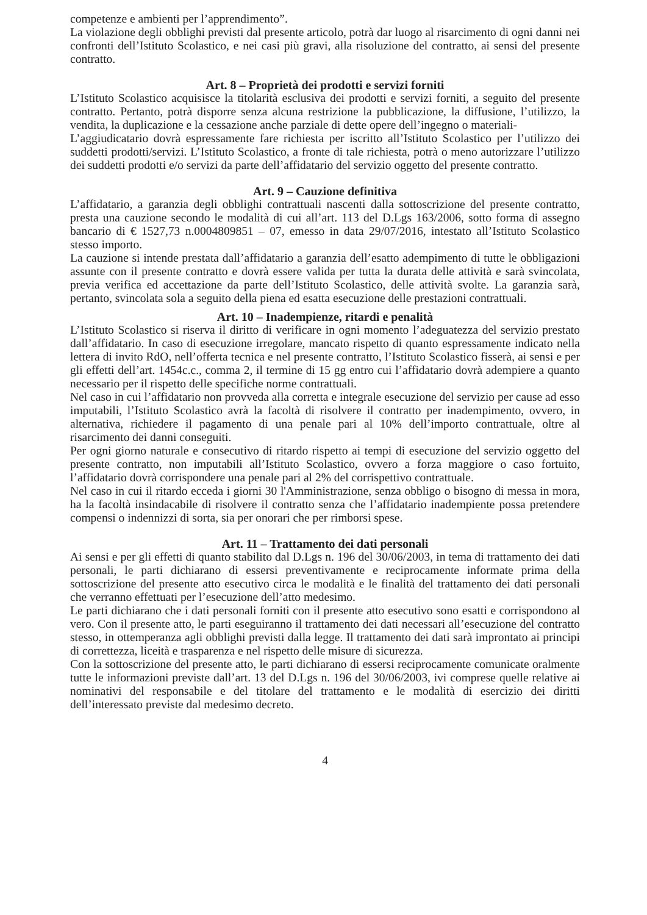competenze e ambienti per l’apprendimento”.
La violazione degli obblighi previsti dal presente articolo, potrà dar luogo al risarcimento di ogni danni nei confronti dell’Istituto Scolastico, e nei casi più gravi, alla risoluzione del contratto, ai sensi del presente contratto.
Art. 8 – Proprietà dei prodotti e servizi forniti
L’Istituto Scolastico acquisisce la titolarità esclusiva dei prodotti e servizi forniti, a seguito del presente contratto. Pertanto, potrà disporre senza alcuna restrizione la pubblicazione, la diffusione, l’utilizzo, la vendita, la duplicazione e la cessazione anche parziale di dette opere dell’ingegno o materiali-
L’aggiudicatario dovrà espressamente fare richiesta per iscritto all’Istituto Scolastico per l’utilizzo dei suddetti prodotti/servizi. L’Istituto Scolastico, a fronte di tale richiesta, potrà o meno autorizzare l’utilizzo dei suddetti prodotti e/o servizi da parte dell’affidatario del servizio oggetto del presente contratto.
Art. 9 – Cauzione definitiva
L’affidatario, a garanzia degli obblighi contrattuali nascenti dalla sottoscrizione del presente contratto, presta una cauzione secondo le modalità di cui all’art. 113 del D.Lgs 163/2006, sotto forma di assegno bancario di € 1527,73 n.0004809851 – 07, emesso in data 29/07/2016, intestato all’Istituto Scolastico stesso importo.
La cauzione si intende prestata dall’affidatario a garanzia dell’esatto adempimento di tutte le obbligazioni assunte con il presente contratto e dovrà essere valida per tutta la durata delle attività e sarà svincolata, previa verifica ed accettazione da parte dell’Istituto Scolastico, delle attività svolte. La garanzia sarà, pertanto, svincolata sola a seguito della piena ed esatta esecuzione delle prestazioni contrattuali.
Art. 10 – Inadempienze, ritardi e penalità
L’Istituto Scolastico si riserva il diritto di verificare in ogni momento l’adeguatezza del servizio prestato dall’affidatario. In caso di esecuzione irregolare, mancato rispetto di quanto espressamente indicato nella lettera di invito RdO, nell’offerta tecnica e nel presente contratto, l’Istituto Scolastico fisserà, ai sensi e per gli effetti dell’art. 1454c.c., comma 2, il termine di 15 gg entro cui l’affidatario dovrà adempiere a quanto necessario per il rispetto delle specifiche norme contrattuali.
Nel caso in cui l’affidatario non provveda alla corretta e integrale esecuzione del servizio per cause ad esso imputabili, l’Istituto Scolastico avrà la facoltà di risolvere il contratto per inadempimento, ovvero, in alternativa, richiedere il pagamento di una penale pari al 10% dell’importo contrattuale, oltre al risarcimento dei danni conseguiti.
Per ogni giorno naturale e consecutivo di ritardo rispetto ai tempi di esecuzione del servizio oggetto del presente contratto, non imputabili all’Istituto Scolastico, ovvero a forza maggiore o caso fortuito, l’affidatario dovrà corrispondere una penale pari al 2% del corrispettivo contrattuale.
Nel caso in cui il ritardo ecceda i giorni 30 l'Amministrazione, senza obbligo o bisogno di messa in mora, ha la facoltà insindacabile di risolvere il contratto senza che l’affidatario inadempiente possa pretendere compensi o indennizzi di sorta, sia per onorari che per rimborsi spese.
Art. 11 – Trattamento dei dati personali
Ai sensi e per gli effetti di quanto stabilito dal D.Lgs n. 196 del 30/06/2003, in tema di trattamento dei dati personali, le parti dichiarano di essersi preventivamente e reciprocamente informate prima della sottoscrizione del presente atto esecutivo circa le modalità e le finalità del trattamento dei dati personali che verranno effettuati per l’esecuzione dell’atto medesimo.
Le parti dichiarano che i dati personali forniti con il presente atto esecutivo sono esatti e corrispondono al vero. Con il presente atto, le parti eseguiranno il trattamento dei dati necessari all’esecuzione del contratto stesso, in ottemperanza agli obblighi previsti dalla legge. Il trattamento dei dati sarà improntato ai principi di correttezza, liceità e trasparenza e nel rispetto delle misure di sicurezza.
Con la sottoscrizione del presente atto, le parti dichiarano di essersi reciprocamente comunicate oralmente tutte le informazioni previste dall’art. 13 del D.Lgs n. 196 del 30/06/2003, ivi comprese quelle relative ai nominativi del responsabile e del titolare del trattamento e le modalità di esercizio dei diritti dell’interessato previste dal medesimo decreto.
4